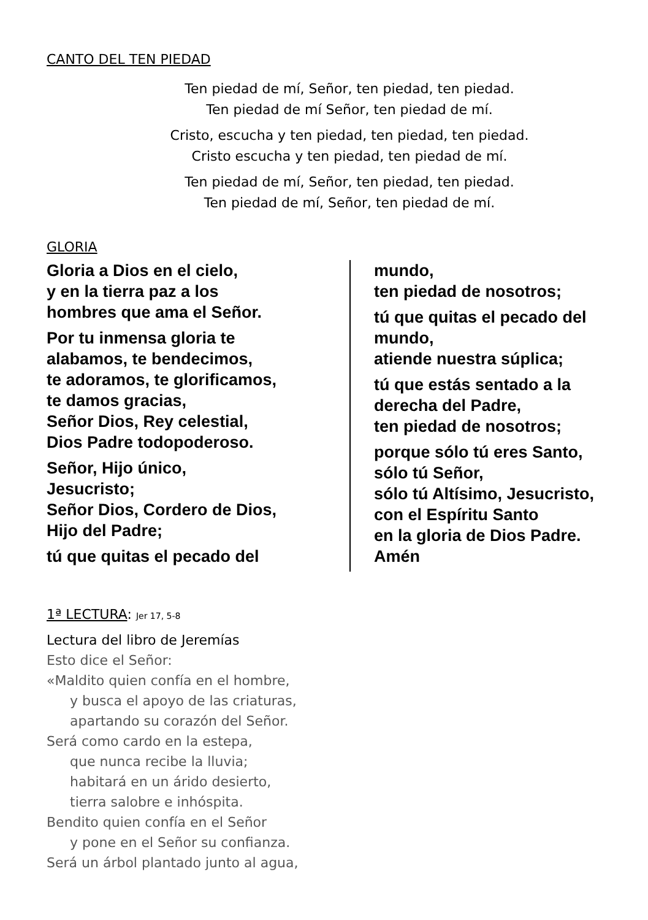CANTO DEL TEN PIEDAD
Ten piedad de mí, Señor, ten piedad, ten piedad.
Ten piedad de mí Señor, ten piedad de mí.
Cristo, escucha y ten piedad, ten piedad, ten piedad.
Cristo escucha y ten piedad, ten piedad de mí.
Ten piedad de mí, Señor, ten piedad, ten piedad.
Ten piedad de mí, Señor, ten piedad de mí.
GLORIA
Gloria a Dios en el cielo,
y en la tierra paz a los
hombres que ama el Señor.
Por tu inmensa gloria te
alabamos, te bendecimos,
te adoramos, te glorificamos,
te damos gracias,
Señor Dios, Rey celestial,
Dios Padre todopoderoso.
Señor, Hijo único,
Jesucristo;
Señor Dios, Cordero de Dios,
Hijo del Padre;
tú que quitas el pecado del
mundo,
ten piedad de nosotros;
tú que quitas el pecado del
mundo,
atiende nuestra súplica;
tú que estás sentado a la
derecha del Padre,
ten piedad de nosotros;
porque sólo tú eres Santo,
sólo tú Señor,
sólo tú Altísimo, Jesucristo,
con el Espíritu Santo
en la gloria de Dios Padre.
Amén
1ª LECTURA: Jer 17, 5-8
Lectura del libro de Jeremías
Esto dice el Señor:
«Maldito quien confía en el hombre,
y busca el apoyo de las criaturas,
apartando su corazón del Señor.
Será como cardo en la estepa,
que nunca recibe la lluvia;
habitará en un árido desierto,
tierra salobre e inhóspita.
Bendito quien confía en el Señor
y pone en el Señor su confianza.
Será un árbol plantado junto al agua,